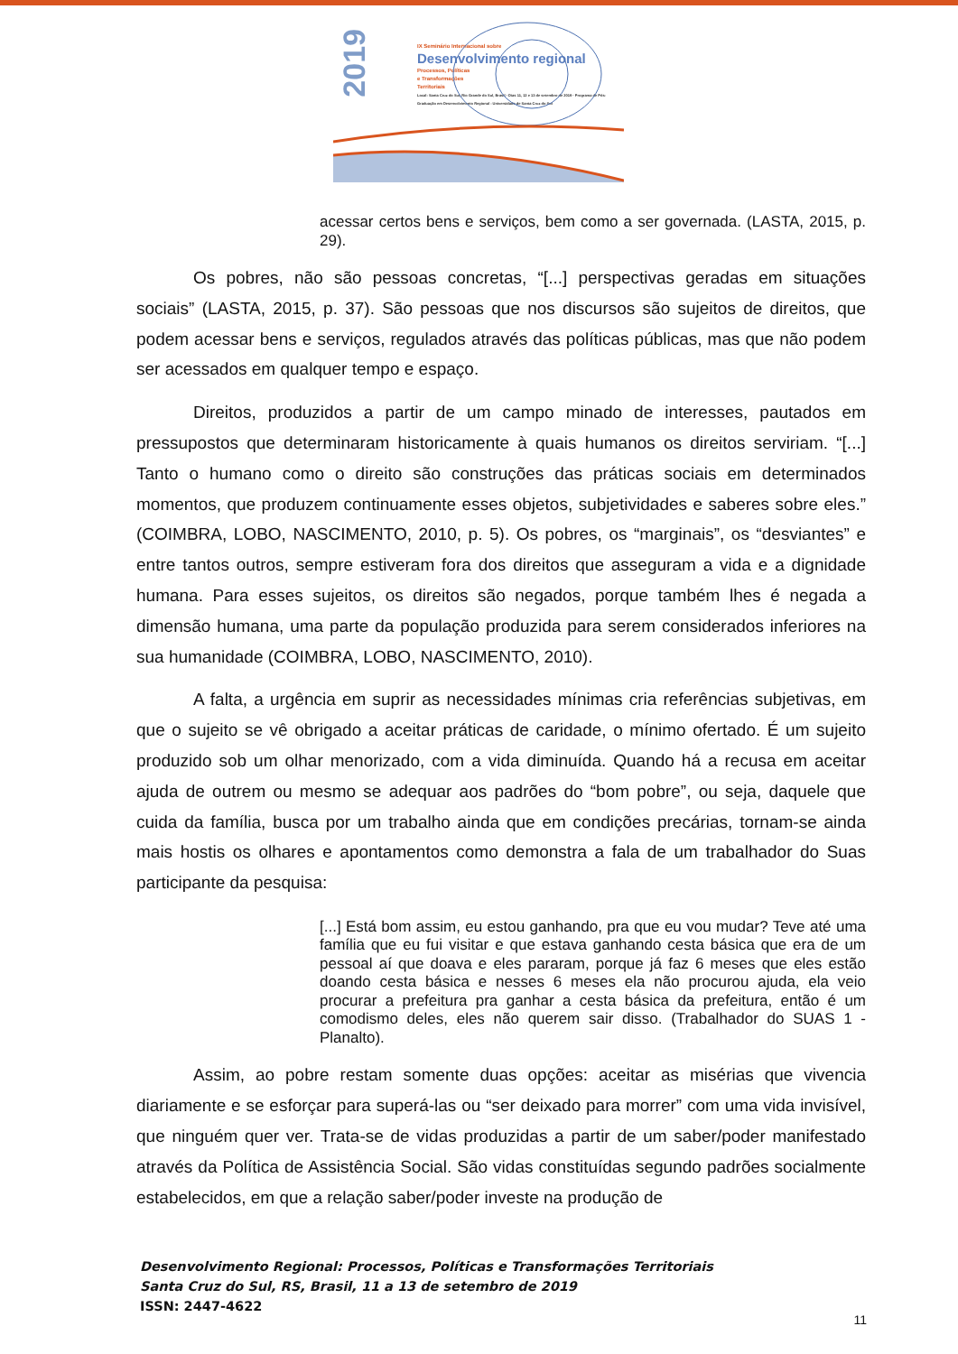2019
IX Seminário Internacional sobre
Desenvolvimento regional
Processos, Políticas
e Transformações
Territoriais
Local: Santa Cruz do Sul, Rio Grande do Sul, Brasil · Dias 11, 12 e 13 de setembro de 2019 · Programa de Pós-Graduação em Desenvolvimento Regional - Universidade de Santa Cruz do Sul
acessar certos bens e serviços, bem como a ser governada. (LASTA, 2015, p. 29).
Os pobres, não são pessoas concretas, “[...] perspectivas geradas em situações sociais” (LASTA, 2015, p. 37). São pessoas que nos discursos são sujeitos de direitos, que podem acessar bens e serviços, regulados através das políticas públicas, mas que não podem ser acessados em qualquer tempo e espaço.
Direitos, produzidos a partir de um campo minado de interesses, pautados em pressupostos que determinaram historicamente à quais humanos os direitos serviriam. “[...] Tanto o humano como o direito são construções das práticas sociais em determinados momentos, que produzem continuamente esses objetos, subjetividades e saberes sobre eles.” (COIMBRA, LOBO, NASCIMENTO, 2010, p. 5). Os pobres, os “marginais”, os “desviantes” e entre tantos outros, sempre estiveram fora dos direitos que asseguram a vida e a dignidade humana. Para esses sujeitos, os direitos são negados, porque também lhes é negada a dimensão humana, uma parte da população produzida para serem considerados inferiores na sua humanidade (COIMBRA, LOBO, NASCIMENTO, 2010).
A falta, a urgência em suprir as necessidades mínimas cria referências subjetivas, em que o sujeito se vê obrigado a aceitar práticas de caridade, o mínimo ofertado. É um sujeito produzido sob um olhar menorizado, com a vida diminuída. Quando há a recusa em aceitar ajuda de outrem ou mesmo se adequar aos padrões do “bom pobre”, ou seja, daquele que cuida da família, busca por um trabalho ainda que em condições precárias, tornam-se ainda mais hostis os olhares e apontamentos como demonstra a fala de um trabalhador do Suas participante da pesquisa:
[...] Está bom assim, eu estou ganhando, pra que eu vou mudar? Teve até uma família que eu fui visitar e que estava ganhando cesta básica que era de um pessoal aí que doava e eles pararam, porque já faz 6 meses que eles estão doando cesta básica e nesses 6 meses ela não procurou ajuda, ela veio procurar a prefeitura pra ganhar a cesta básica da prefeitura, então é um comodismo deles, eles não querem sair disso. (Trabalhador do SUAS 1 - Planalto).
Assim, ao pobre restam somente duas opções: aceitar as misérias que vivencia diariamente e se esforçar para superá-las ou “ser deixado para morrer” com uma vida invisível, que ninguém quer ver. Trata-se de vidas produzidas a partir de um saber/poder manifestado através da Política de Assistência Social. São vidas constituídas segundo padrões socialmente estabelecidos, em que a relação saber/poder investe na produção de
Desenvolvimento Regional: Processos, Políticas e Transformações Territoriais
Santa Cruz do Sul, RS, Brasil, 11 a 13 de setembro de 2019
ISSN: 2447-4622
11